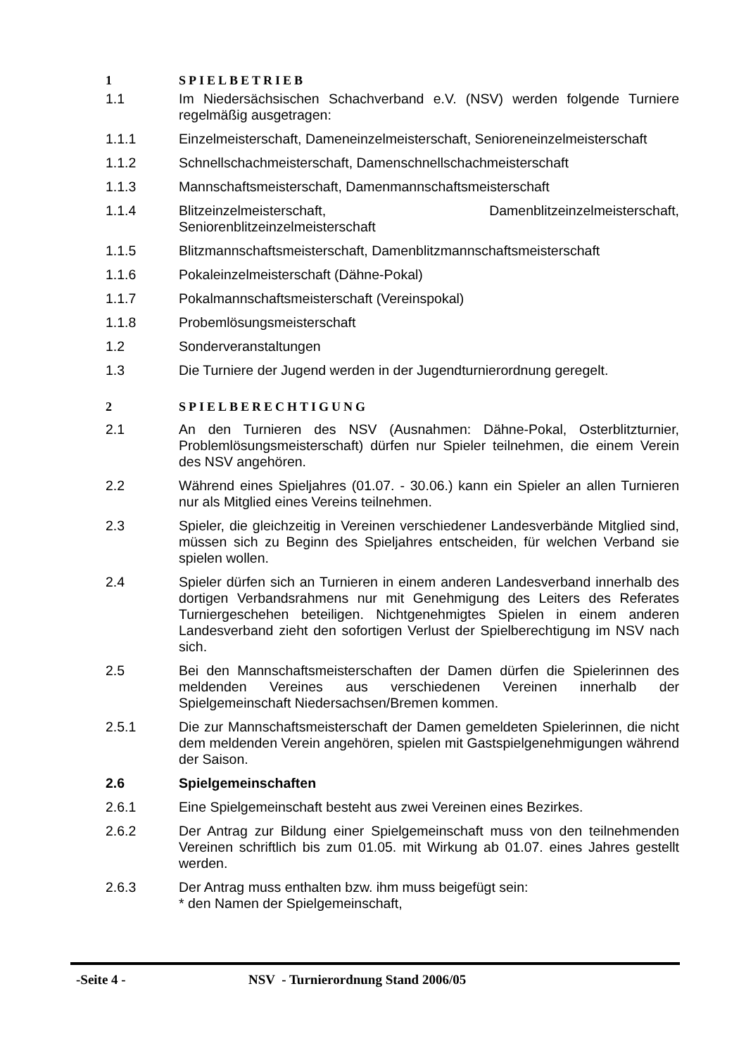1 SPIELBETRIEB
1.1 Im Niedersächsischen Schachverband e.V. (NSV) werden folgende Turniere regelmäßig ausgetragen:
1.1.1 Einzelmeisterschaft, Dameneinzelmeisterschaft, Senioreneinzelmeisterschaft
1.1.2 Schnellschachmeisterschaft, Damenschnellschachmeisterschaft
1.1.3 Mannschaftsmeisterschaft, Damenmannschaftsmeisterschaft
1.1.4 Blitzeinzelmeisterschaft, Damenblitzeinzelmeisterschaft, Seniorenblitzeinzelmeisterschaft
1.1.5 Blitzmannschaftsmeisterschaft, Damenblitzmannschaftsmeisterschaft
1.1.6 Pokaleinzelmeisterschaft (Dähne-Pokal)
1.1.7 Pokalmannschaftsmeisterschaft (Vereinspokal)
1.1.8 Probemlösungsmeisterschaft
1.2 Sonderveranstaltungen
1.3 Die Turniere der Jugend werden in der Jugendturnierordnung geregelt.
2 SPIELBERECHTIGUNG
2.1 An den Turnieren des NSV (Ausnahmen: Dähne-Pokal, Osterblitzturnier, Problemlösungsmeisterschaft) dürfen nur Spieler teilnehmen, die einem Verein des NSV angehören.
2.2 Während eines Spieljahres (01.07. - 30.06.) kann ein Spieler an allen Turnieren nur als Mitglied eines Vereins teilnehmen.
2.3 Spieler, die gleichzeitig in Vereinen verschiedener Landesverbände Mitglied sind, müssen sich zu Beginn des Spieljahres entscheiden, für welchen Verband sie spielen wollen.
2.4 Spieler dürfen sich an Turnieren in einem anderen Landesverband innerhalb des dortigen Verbandsrahmens nur mit Genehmigung des Leiters des Referates Turniergeschehen beteiligen. Nichtgenehmigtes Spielen in einem anderen Landesverband zieht den sofortigen Verlust der Spielberechtigung im NSV nach sich.
2.5 Bei den Mannschaftsmeisterschaften der Damen dürfen die Spielerinnen des meldenden Vereines aus verschiedenen Vereinen innerhalb der Spielgemeinschaft Niedersachsen/Bremen kommen.
2.5.1 Die zur Mannschaftsmeisterschaft der Damen gemeldeten Spielerinnen, die nicht dem meldenden Verein angehören, spielen mit Gastspielgenehmigungen während der Saison.
2.6 Spielgemeinschaften
2.6.1 Eine Spielgemeinschaft besteht aus zwei Vereinen eines Bezirkes.
2.6.2 Der Antrag zur Bildung einer Spielgemeinschaft muss von den teilnehmenden Vereinen schriftlich bis zum 01.05. mit Wirkung ab 01.07. eines Jahres gestellt werden.
2.6.3 Der Antrag muss enthalten bzw. ihm muss beigefügt sein:
* den Namen der Spielgemeinschaft,
-Seite 4 - NSV - Turnierordnung Stand 2006/05